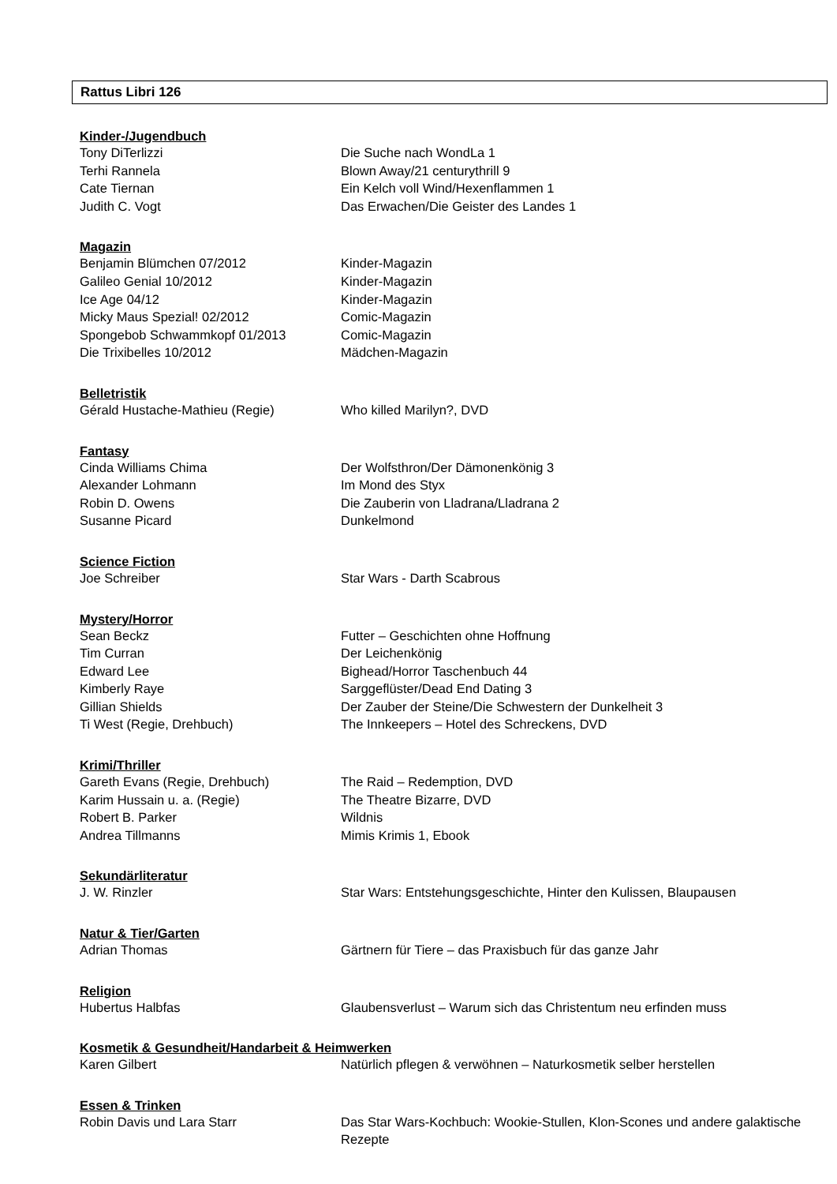Rattus Libri 126
Kinder-/Jugendbuch
| Tony DiTerlizzi | Die Suche nach WondLa 1 |
| Terhi Rannela | Blown Away/21 centurythrill 9 |
| Cate Tiernan | Ein Kelch voll Wind/Hexenflammen 1 |
| Judith C. Vogt | Das Erwachen/Die Geister des Landes 1 |
Magazin
| Benjamin Blümchen 07/2012 | Kinder-Magazin |
| Galileo Genial 10/2012 | Kinder-Magazin |
| Ice Age 04/12 | Kinder-Magazin |
| Micky Maus Spezial! 02/2012 | Comic-Magazin |
| Spongebob Schwammkopf 01/2013 | Comic-Magazin |
| Die Trixibelles 10/2012 | Mädchen-Magazin |
Belletristik
| Gérald Hustache-Mathieu (Regie) | Who killed Marilyn?, DVD |
Fantasy
| Cinda Williams Chima | Der Wolfsthron/Der Dämonenkönig 3 |
| Alexander Lohmann | Im Mond des Styx |
| Robin D. Owens | Die Zauberin von Lladrana/Lladrana 2 |
| Susanne Picard | Dunkelmond |
Science Fiction
| Joe Schreiber | Star Wars - Darth Scabrous |
Mystery/Horror
| Sean Beckz | Futter – Geschichten ohne Hoffnung |
| Tim Curran | Der Leichenkönig |
| Edward Lee | Bighead/Horror Taschenbuch 44 |
| Kimberly Raye | Sarggeflüster/Dead End Dating 3 |
| Gillian Shields | Der Zauber der Steine/Die Schwestern der Dunkelheit 3 |
| Ti West (Regie, Drehbuch) | The Innkeepers – Hotel des Schreckens, DVD |
Krimi/Thriller
| Gareth Evans (Regie, Drehbuch) | The Raid – Redemption, DVD |
| Karim Hussain u. a. (Regie) | The Theatre Bizarre, DVD |
| Robert B. Parker | Wildnis |
| Andrea Tillmanns | Mimis Krimis 1, Ebook |
Sekundärliteratur
| J. W. Rinzler | Star Wars: Entstehungsgeschichte, Hinter den Kulissen, Blaupausen |
Natur & Tier/Garten
| Adrian Thomas | Gärtnern für Tiere – das Praxisbuch für das ganze Jahr |
Religion
| Hubertus Halbfas | Glaubensverlust – Warum sich das Christentum neu erfinden muss |
Kosmetik & Gesundheit/Handarbeit & Heimwerken
| Karen Gilbert | Natürlich pflegen & verwöhnen – Naturkosmetik selber herstellen |
Essen & Trinken
| Robin Davis und Lara Starr | Das Star Wars-Kochbuch: Wookie-Stullen, Klon-Scones und andere galaktische Rezepte |